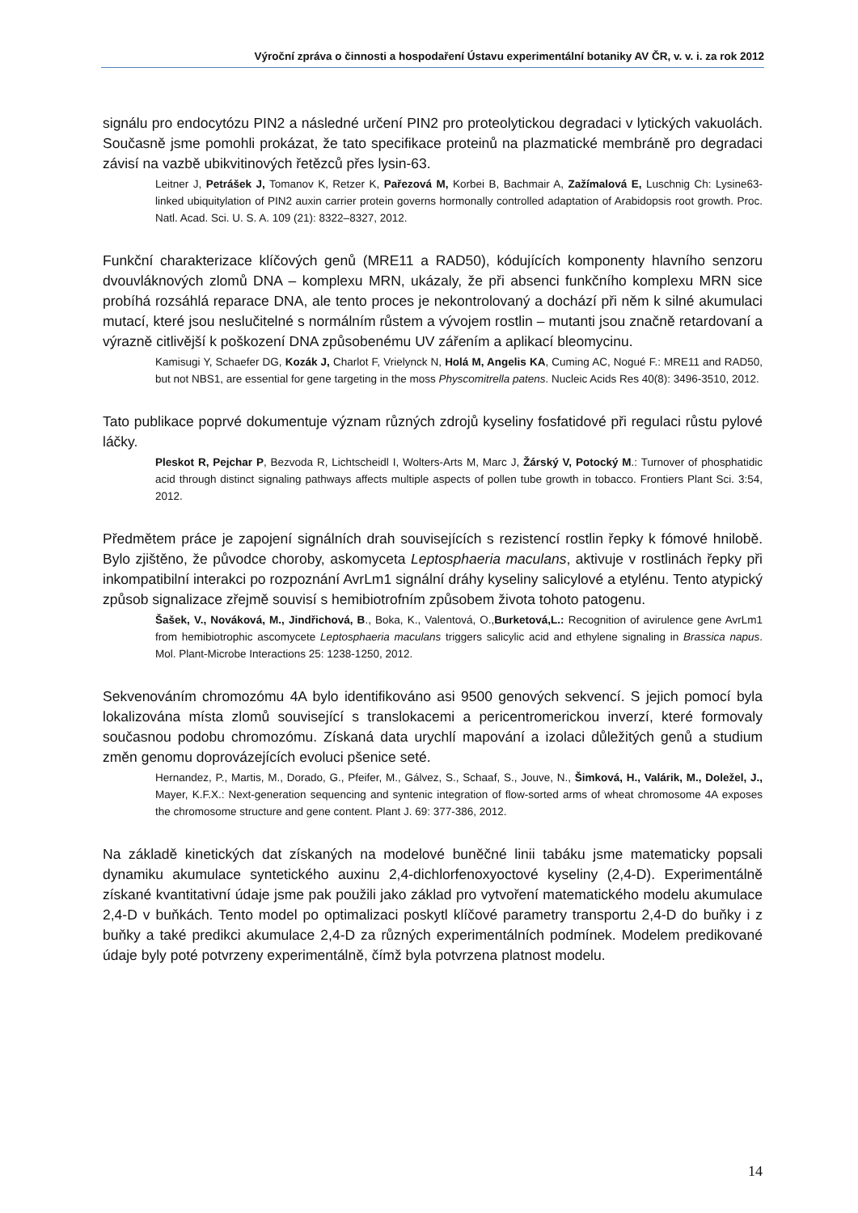Výroční zpráva o činnosti a hospodaření Ústavu experimentální botaniky AV ČR, v. v. i. za rok 2012
signálu pro endocytózu PIN2 a následné určení PIN2 pro proteolytickou degradaci v lytických vakuolách. Současně jsme pomohli prokázat, že tato specifikace proteinů na plazmatické membráně pro degradaci závisí na vazbě ubikvitinových řetězců přes lysin-63.
Leitner J, Petrášek J, Tomanov K, Retzer K, Pařezová M, Korbei B, Bachmair A, Zažímalová E, Luschnig Ch: Lysine63-linked ubiquitylation of PIN2 auxin carrier protein governs hormonally controlled adaptation of Arabidopsis root growth. Proc. Natl. Acad. Sci. U. S. A. 109 (21): 8322–8327, 2012.
Funkční charakterizace klíčových genů (MRE11 a RAD50), kódujících komponenty hlavního senzoru dvouvláknových zlomů DNA – komplexu MRN, ukázaly, že při absenci funkčního komplexu MRN sice probíhá rozsáhlá reparace DNA, ale tento proces je nekontrolovaný a dochází při něm k silné akumulaci mutací, které jsou neslučitelné s normálním růstem a vývojem rostlin – mutanti jsou značně retardovaní a výrazně citlivější k poškození DNA způsobenému UV zářením a aplikací bleomycinu.
Kamisugi Y, Schaefer DG, Kozák J, Charlot F, Vrielynck N, Holá M, Angelis KA, Cuming AC, Nogué F.: MRE11 and RAD50, but not NBS1, are essential for gene targeting in the moss Physcomitrella patens. Nucleic Acids Res 40(8): 3496-3510, 2012.
Tato publikace poprvé dokumentuje význam různých zdrojů kyseliny fosfatidové při regulaci růstu pylové láčky.
Pleskot R, Pejchar P, Bezvoda R, Lichtscheidl I, Wolters-Arts M, Marc J, Žárský V, Potocký M.: Turnover of phosphatidic acid through distinct signaling pathways affects multiple aspects of pollen tube growth in tobacco. Frontiers Plant Sci. 3:54, 2012.
Předmětem práce je zapojení signálních drah souvisejících s rezistencí rostlin řepky k fómové hnilobě. Bylo zjištěno, že původce choroby, askomyceta Leptosphaeria maculans, aktivuje v rostlinách řepky při inkompatibilní interakci po rozpoznání AvrLm1 signální dráhy kyseliny salicylové a etylénu. Tento atypický způsob signalizace zřejmě souvisí s hemibiotrofním způsobem života tohoto patogenu.
Šašek, V., Nováková, M., Jindřichová, B., Boka, K., Valentová, O.,Burketová,L.: Recognition of avirulence gene AvrLm1 from hemibiotrophic ascomycete Leptosphaeria maculans triggers salicylic acid and ethylene signaling in Brassica napus. Mol. Plant-Microbe Interactions 25: 1238-1250, 2012.
Sekvenováním chromozómu 4A bylo identifikováno asi 9500 genových sekvencí. S jejich pomocí byla lokalizována místa zlomů související s translokacemi a pericentromerickou inverzí, které formovaly současnou podobu chromozómu. Získaná data urychlí mapování a izolaci důležitých genů a studium změn genomu doprovázejících evoluci pšenice seté.
Hernandez, P., Martis, M., Dorado, G., Pfeifer, M., Gálvez, S., Schaaf, S., Jouve, N., Šimková, H., Valárik, M., Doležel, J., Mayer, K.F.X.: Next-generation sequencing and syntenic integration of flow-sorted arms of wheat chromosome 4A exposes the chromosome structure and gene content. Plant J. 69: 377-386, 2012.
Na základě kinetických dat získaných na modelové buněčné linii tabáku jsme matematicky popsali dynamiku akumulace syntetického auxinu 2,4-dichlorfenoxyoctové kyseliny (2,4-D). Experimentálně získané kvantitativní údaje jsme pak použili jako základ pro vytvoření matematického modelu akumulace 2,4-D v buňkách. Tento model po optimalizaci poskytl klíčové parametry transportu 2,4-D do buňky i z buňky a také predikci akumulace 2,4-D za různých experimentálních podmínek. Modelem predikované údaje byly poté potvrzeny experimentálně, čímž byla potvrzena platnost modelu.
14